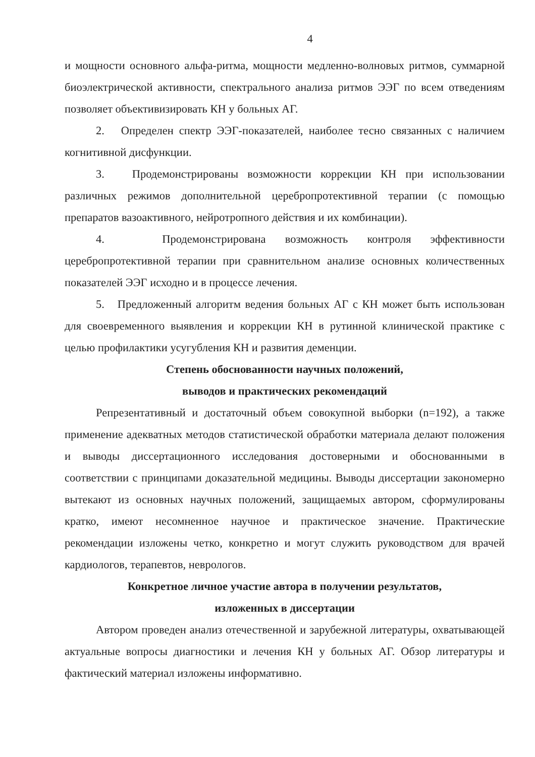4
и мощности основного альфа-ритма, мощности медленно-волновых ритмов, суммарной биоэлектрической активности, спектрального анализа ритмов ЭЭГ по всем отведениям позволяет объективизировать КН у больных АГ.
2. Определен спектр ЭЭГ-показателей, наиболее тесно связанных с наличием когнитивной дисфункции.
3. Продемонстрированы возможности коррекции КН при использовании различных режимов дополнительной церебропротективной терапии (с помощью препаратов вазоактивного, нейротропного действия и их комбинации).
4. Продемонстрирована возможность контроля эффективности церебропротективной терапии при сравнительном анализе основных количественных показателей ЭЭГ исходно и в процессе лечения.
5. Предложенный алгоритм ведения больных АГ с КН может быть использован для своевременного выявления и коррекции КН в рутинной клинической практике с целью профилактики усугубления КН и развития деменции.
Степень обоснованности научных положений,
выводов и практических рекомендаций
Репрезентативный и достаточный объем совокупной выборки (n=192), а также применение адекватных методов статистической обработки материала делают положения и выводы диссертационного исследования достоверными и обоснованными в соответствии с принципами доказательной медицины. Выводы диссертации закономерно вытекают из основных научных положений, защищаемых автором, сформулированы кратко, имеют несомненное научное и практическое значение. Практические рекомендации изложены четко, конкретно и могут служить руководством для врачей кардиологов, терапевтов, неврологов.
Конкретное личное участие автора в получении результатов,
изложенных в диссертации
Автором проведен анализ отечественной и зарубежной литературы, охватывающей актуальные вопросы диагностики и лечения КН у больных АГ. Обзор литературы и фактический материал изложены информативно.